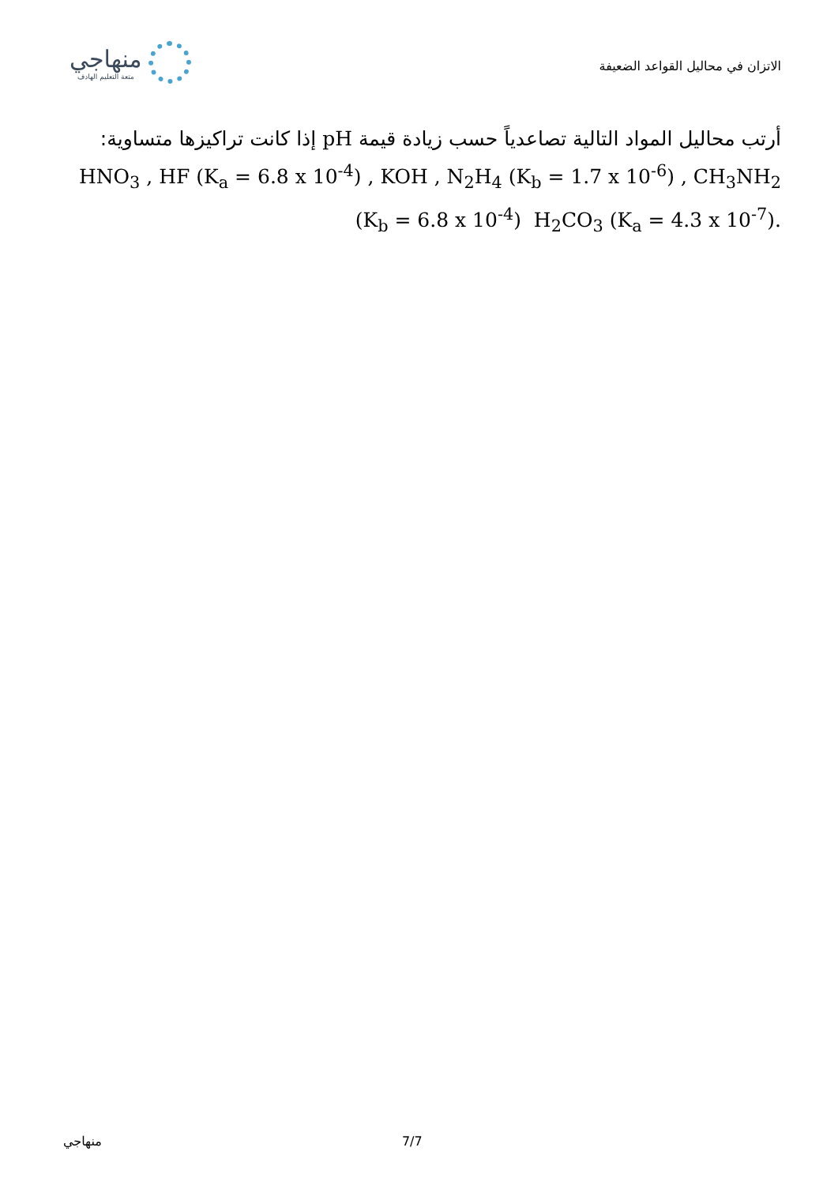منهاجي
متعة التعليم الهادف
الاتزان في محاليل القواعد الضعيفة
أرتب محاليل المواد التالية تصاعدياً حسب زيادة قيمة pH إذا كانت تراكيزها متساوية:
HNO<sub>3</sub> , HF (K<sub>a</sub> = 6.8 x 10<sup>-4</sup>) , KOH , N<sub>2</sub>H<sub>4</sub> (K<sub>b</sub> = 1.7 x 10<sup>-6</sup>) , CH<sub>3</sub>NH<sub>2</sub>
(K<sub>b</sub> = 6.8 x 10<sup>-4</sup>) H<sub>2</sub>CO<sub>3</sub> (K<sub>a</sub> = 4.3 x 10<sup>-7</sup>).
منهاجي 7/7